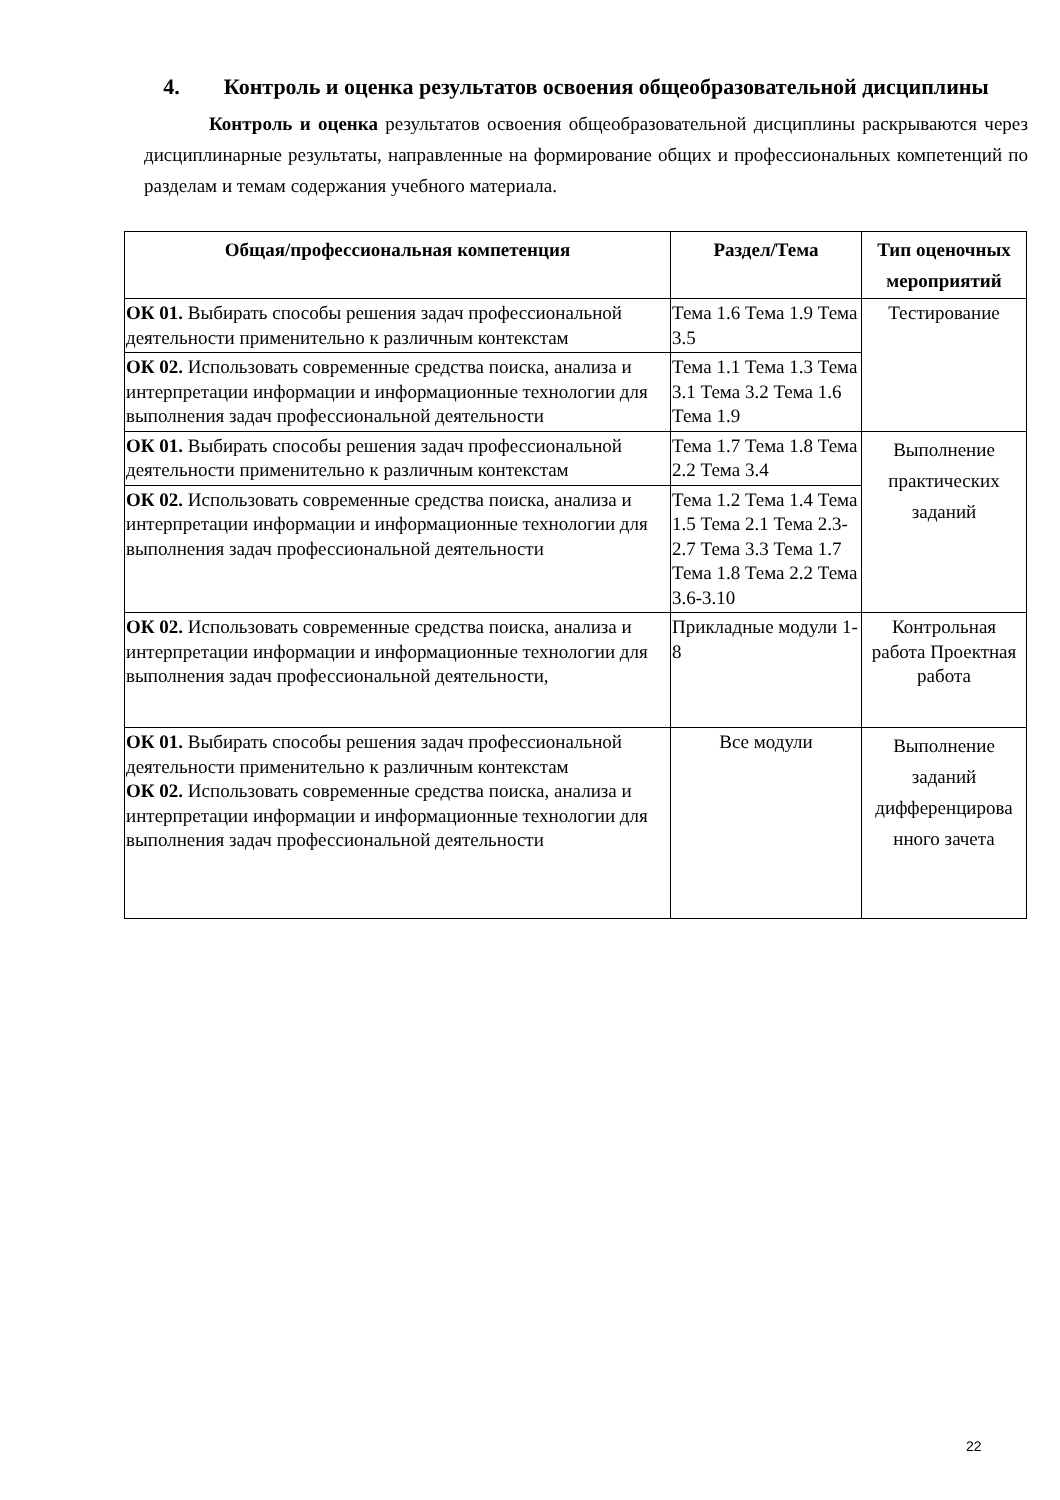4. Контроль и оценка результатов освоения общеобразовательной дисциплины
Контроль и оценка результатов освоения общеобразовательной дисциплины раскрываются через дисциплинарные результаты, направленные на формирование общих и профессиональных компетенций по разделам и темам содержания учебного материала.
| Общая/профессиональная компетенция | Раздел/Тема | Тип оценочных мероприятий |
| --- | --- | --- |
| ОК 01. Выбирать способы решения задач профессиональной деятельности применительно к различным контекстам | Тема 1.6 Тема 1.9 Тема 3.5 | Тестирование |
| ОК 02. Использовать современные средства поиска, анализа и интерпретации информации и информационные технологии для выполнения задач профессиональной деятельности | Тема 1.1 Тема 1.3 Тема 3.1 Тема 3.2 Тема 1.6 Тема 1.9 | |
| ОК 01. Выбирать способы решения задач профессиональной деятельности применительно к различным контекстам | Тема 1.7 Тема 1.8 Тема 2.2 Тема 3.4 | Выполнение практических заданий |
| ОК 02. Использовать современные средства поиска, анализа и интерпретации информации и информационные технологии для выполнения задач профессиональной деятельности | Тема 1.2 Тема 1.4 Тема 1.5 Тема 2.1 Тема 2.3- 2.7 Тема 3.3 Тема 1.7 Тема 1.8 Тема 2.2 Тема 3.6-3.10 | |
| ОК 02. Использовать современные средства поиска, анализа и интерпретации информации и информационные технологии для выполнения задач профессиональной деятельности, | Прикладные модули 1-8 | Контрольная работа Проектная работа |
| ОК 01. Выбирать способы решения задач профессиональной деятельности применительно к различным контекстам ОК 02. Использовать современные средства поиска, анализа и интерпретации информации и информационные технологии для выполнения задач профессиональной деятельности | Все модули | Выполнение заданий дифференцирова нного зачета |
22